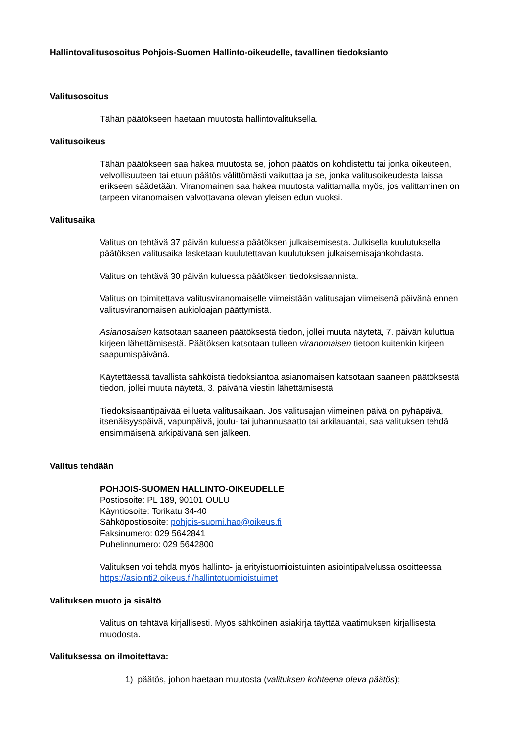Hallintovalitusosoitus Pohjois-Suomen Hallinto-oikeudelle, tavallinen tiedoksianto
Valitusosoitus
Tähän päätökseen haetaan muutosta hallintovalituksella.
Valitusoikeus
Tähän päätökseen saa hakea muutosta se, johon päätös on kohdistettu tai jonka oikeuteen, velvollisuuteen tai etuun päätös välittömästi vaikuttaa ja se, jonka valitusoikeudesta laissa erikseen säädetään. Viranomainen saa hakea muutosta valittamalla myös, jos valittaminen on tarpeen viranomaisen valvottavana olevan yleisen edun vuoksi.
Valitusaika
Valitus on tehtävä 37 päivän kuluessa päätöksen julkaisemisesta. Julkisella kuulutuksella päätöksen valitusaika lasketaan kuulutettavan kuulutuksen julkaisemisajankohdasta.
Valitus on tehtävä 30 päivän kuluessa päätöksen tiedoksisaannista.
Valitus on toimitettava valitusviranomaiselle viimeistään valitusajan viimeisenä päivänä ennen valitusviranomaisen aukioloajan päättymistä.
Asianosaisen katsotaan saaneen päätöksestä tiedon, jollei muuta näytetä, 7. päivän kuluttua kirjeen lähettämisestä. Päätöksen katsotaan tulleen viranomaisen tietoon kuitenkin kirjeen saapumispäivänä.
Käytettäessä tavallista sähköistä tiedoksiantoa asianomaisen katsotaan saaneen päätöksestä tiedon, jollei muuta näytetä, 3. päivänä viestin lähettämisestä.
Tiedoksisaantipäivää ei lueta valitusaikaan. Jos valitusajan viimeinen päivä on pyhäpäivä, itsenäisyyspäivä, vapunpäivä, joulu- tai juhannusaatto tai arkilauantai, saa valituksen tehdä ensimmäisenä arkipäivänä sen jälkeen.
Valitus tehdään
POHJOIS-SUOMEN HALLINTO-OIKEUDELLE
Postiosoite: PL 189, 90101 OULU
Käyntiosoite: Torikatu 34-40
Sähköpostiosoite: pohjois-suomi.hao@oikeus.fi
Faksinumero: 029 5642841
Puhelinnumero: 029 5642800
Valituksen voi tehdä myös hallinto- ja erityistuomioistuinten asiointipalvelussa osoitteessa https://asiointi2.oikeus.fi/hallintotuomioistuimet
Valituksen muoto ja sisältö
Valitus on tehtävä kirjallisesti. Myös sähköinen asiakirja täyttää vaatimuksen kirjallisesta muodosta.
Valituksessa on ilmoitettava:
1) päätös, johon haetaan muutosta (valituksen kohteena oleva päätös);